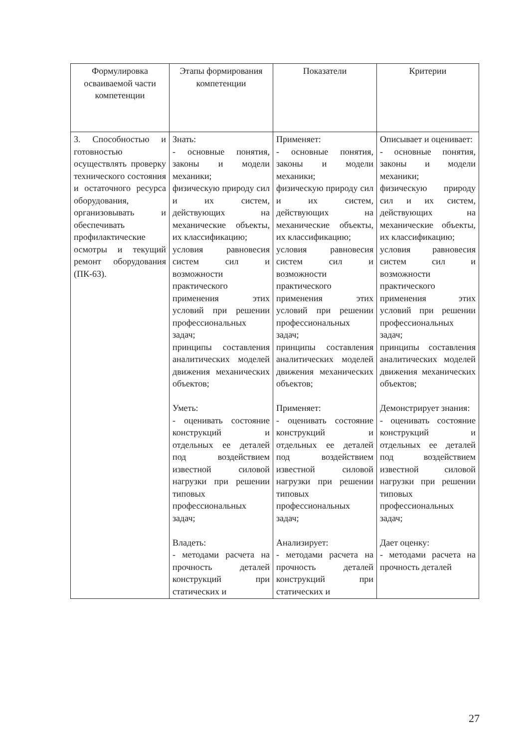| Формулировка осваиваемой части компетенции | Этапы формирования компетенции | Показатели | Критерии |
| --- | --- | --- | --- |
| 3. Способностью и готовностью осуществлять проверку технического состояния и остаточного ресурса оборудования, организовывать и обеспечивать профилактические осмотры и текущий ремонт оборудования (ПК-63). | Знать: - основные понятия, законы и модели механики; физическую природу сил и их систем, действующих на механические объекты, их классификацию; условия равновесия систем сил и возможности практического применения этих условий при решении профессиональных задач; принципы составления аналитических моделей движения механических объектов; Уметь: - оценивать состояние конструкций и отдельных ее деталей под воздействием известной силовой нагрузки при решении типовых профессиональных задач; Владеть: - методами расчета на прочность деталей конструкций при статических и | Применяет: - основные понятия, законы и модели механики; физическую природу сил и их систем, действующих на механические объекты, их классификацию; условия равновесия систем сил и возможности практического применения этих условий при решении профессиональных задач; принципы составления аналитических моделей движения механических объектов; Применяет: - оценивать состояние конструкций и отдельных ее деталей под воздействием известной силовой нагрузки при решении типовых профессиональных задач; Анализирует: - методами расчета на прочность деталей конструкций при статических и | Описывает и оценивает: - основные понятия, законы и модели механики; физическую природу сил и их систем, действующих на механические объекты, их классификацию; условия равновесия систем сил и возможности практического применения этих условий при решении профессиональных задач; принципы составления аналитических моделей движения механических объектов; Демонстрирует знания: - оценивать состояние конструкций и отдельных ее деталей под воздействием известной силовой нагрузки при решении типовых профессиональных задач; Дает оценку: - методами расчета на прочность деталей |
27